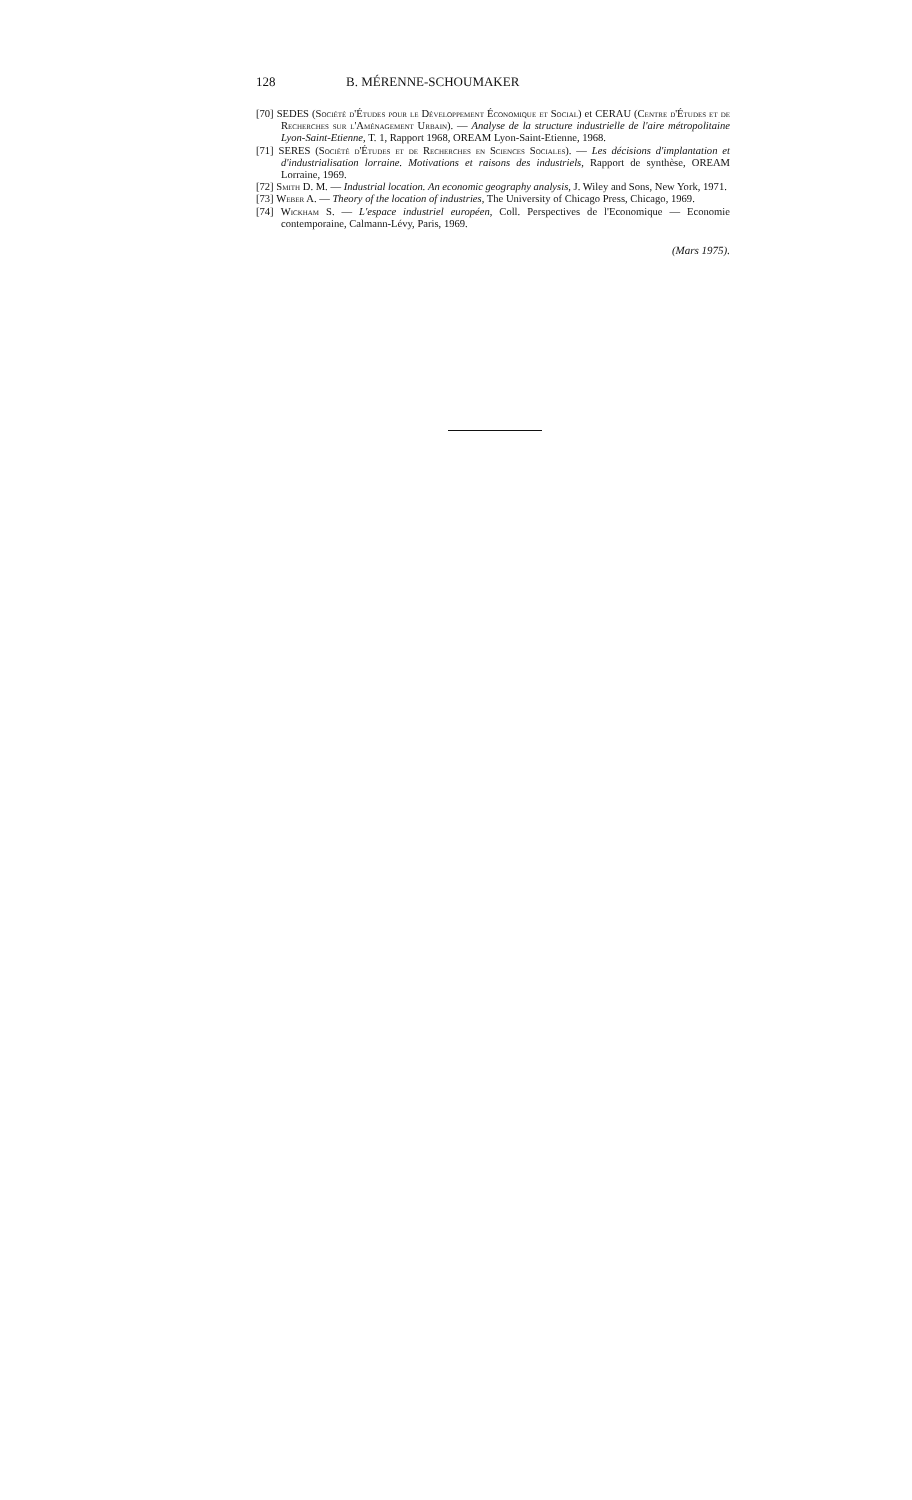128 B. MÉRENNE-SCHOUMAKER
[70] SEDES (Société d'Études pour le Développement Économique et Social) et CERAU (Centre d'Études et de Recherches sur l'Aménagement Urbain). — Analyse de la structure industrielle de l'aire métropolitaine Lyon-Saint-Etienne, T. 1, Rapport 1968, OREAM Lyon-Saint-Etienne, 1968.
[71] SERES (Société d'Études et de Recherches en Sciences Sociales). — Les décisions d'implantation et d'industrialisation lorraine. Motivations et raisons des industriels, Rapport de synthèse, OREAM Lorraine, 1969.
[72] Smith D. M. — Industrial location. An economic geography analysis, J. Wiley and Sons, New York, 1971.
[73] Weber A. — Theory of the location of industries, The University of Chicago Press, Chicago, 1969.
[74] Wickham S. — L'espace industriel européen, Coll. Perspectives de l'Economique — Economie contemporaine, Calmann-Lévy, Paris, 1969.
(Mars 1975).